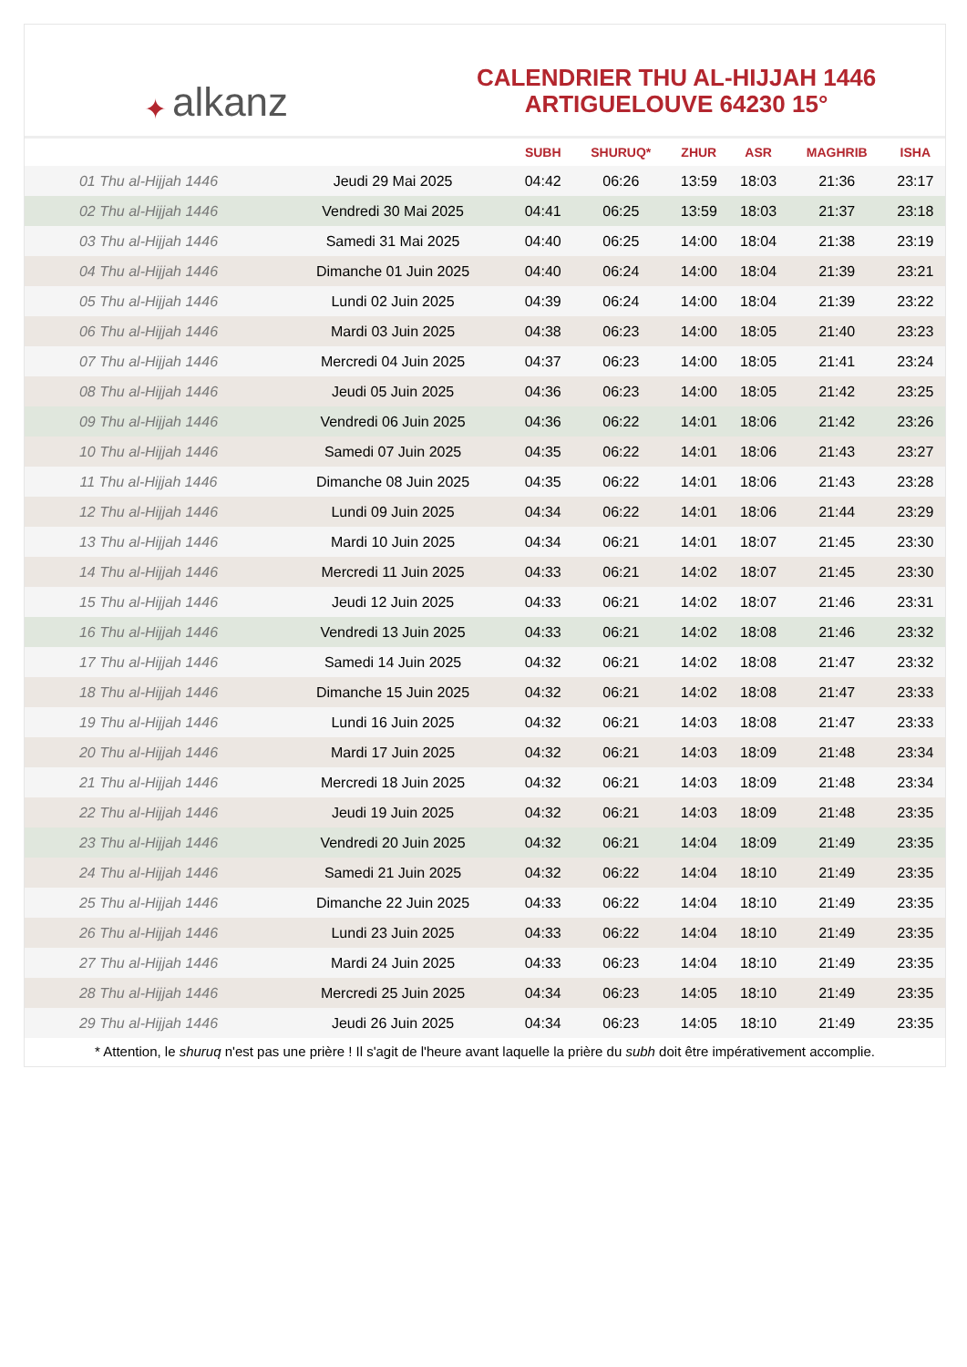✦ alkanz
CALENDRIER THU AL-HIJJAH 1446
ARTIGUELOUVE 64230 15°
| | | SUBH | SHURUQ* | ZHUR | ASR | MAGHRIB | ISHA |
| --- | --- | --- | --- | --- | --- | --- | --- |
| 01 Thu al-Hijjah 1446 | Jeudi 29 Mai 2025 | 04:42 | 06:26 | 13:59 | 18:03 | 21:36 | 23:17 |
| 02 Thu al-Hijjah 1446 | Vendredi 30 Mai 2025 | 04:41 | 06:25 | 13:59 | 18:03 | 21:37 | 23:18 |
| 03 Thu al-Hijjah 1446 | Samedi 31 Mai 2025 | 04:40 | 06:25 | 14:00 | 18:04 | 21:38 | 23:19 |
| 04 Thu al-Hijjah 1446 | Dimanche 01 Juin 2025 | 04:40 | 06:24 | 14:00 | 18:04 | 21:39 | 23:21 |
| 05 Thu al-Hijjah 1446 | Lundi 02 Juin 2025 | 04:39 | 06:24 | 14:00 | 18:04 | 21:39 | 23:22 |
| 06 Thu al-Hijjah 1446 | Mardi 03 Juin 2025 | 04:38 | 06:23 | 14:00 | 18:05 | 21:40 | 23:23 |
| 07 Thu al-Hijjah 1446 | Mercredi 04 Juin 2025 | 04:37 | 06:23 | 14:00 | 18:05 | 21:41 | 23:24 |
| 08 Thu al-Hijjah 1446 | Jeudi 05 Juin 2025 | 04:36 | 06:23 | 14:00 | 18:05 | 21:42 | 23:25 |
| 09 Thu al-Hijjah 1446 | Vendredi 06 Juin 2025 | 04:36 | 06:22 | 14:01 | 18:06 | 21:42 | 23:26 |
| 10 Thu al-Hijjah 1446 | Samedi 07 Juin 2025 | 04:35 | 06:22 | 14:01 | 18:06 | 21:43 | 23:27 |
| 11 Thu al-Hijjah 1446 | Dimanche 08 Juin 2025 | 04:35 | 06:22 | 14:01 | 18:06 | 21:43 | 23:28 |
| 12 Thu al-Hijjah 1446 | Lundi 09 Juin 2025 | 04:34 | 06:22 | 14:01 | 18:06 | 21:44 | 23:29 |
| 13 Thu al-Hijjah 1446 | Mardi 10 Juin 2025 | 04:34 | 06:21 | 14:01 | 18:07 | 21:45 | 23:30 |
| 14 Thu al-Hijjah 1446 | Mercredi 11 Juin 2025 | 04:33 | 06:21 | 14:02 | 18:07 | 21:45 | 23:30 |
| 15 Thu al-Hijjah 1446 | Jeudi 12 Juin 2025 | 04:33 | 06:21 | 14:02 | 18:07 | 21:46 | 23:31 |
| 16 Thu al-Hijjah 1446 | Vendredi 13 Juin 2025 | 04:33 | 06:21 | 14:02 | 18:08 | 21:46 | 23:32 |
| 17 Thu al-Hijjah 1446 | Samedi 14 Juin 2025 | 04:32 | 06:21 | 14:02 | 18:08 | 21:47 | 23:32 |
| 18 Thu al-Hijjah 1446 | Dimanche 15 Juin 2025 | 04:32 | 06:21 | 14:02 | 18:08 | 21:47 | 23:33 |
| 19 Thu al-Hijjah 1446 | Lundi 16 Juin 2025 | 04:32 | 06:21 | 14:03 | 18:08 | 21:47 | 23:33 |
| 20 Thu al-Hijjah 1446 | Mardi 17 Juin 2025 | 04:32 | 06:21 | 14:03 | 18:09 | 21:48 | 23:34 |
| 21 Thu al-Hijjah 1446 | Mercredi 18 Juin 2025 | 04:32 | 06:21 | 14:03 | 18:09 | 21:48 | 23:34 |
| 22 Thu al-Hijjah 1446 | Jeudi 19 Juin 2025 | 04:32 | 06:21 | 14:03 | 18:09 | 21:48 | 23:35 |
| 23 Thu al-Hijjah 1446 | Vendredi 20 Juin 2025 | 04:32 | 06:21 | 14:04 | 18:09 | 21:49 | 23:35 |
| 24 Thu al-Hijjah 1446 | Samedi 21 Juin 2025 | 04:32 | 06:22 | 14:04 | 18:10 | 21:49 | 23:35 |
| 25 Thu al-Hijjah 1446 | Dimanche 22 Juin 2025 | 04:33 | 06:22 | 14:04 | 18:10 | 21:49 | 23:35 |
| 26 Thu al-Hijjah 1446 | Lundi 23 Juin 2025 | 04:33 | 06:22 | 14:04 | 18:10 | 21:49 | 23:35 |
| 27 Thu al-Hijjah 1446 | Mardi 24 Juin 2025 | 04:33 | 06:23 | 14:04 | 18:10 | 21:49 | 23:35 |
| 28 Thu al-Hijjah 1446 | Mercredi 25 Juin 2025 | 04:34 | 06:23 | 14:05 | 18:10 | 21:49 | 23:35 |
| 29 Thu al-Hijjah 1446 | Jeudi 26 Juin 2025 | 04:34 | 06:23 | 14:05 | 18:10 | 21:49 | 23:35 |
* Attention, le shuruq n'est pas une prière ! Il s'agit de l'heure avant laquelle la prière du subh doit être impérativement accomplie.